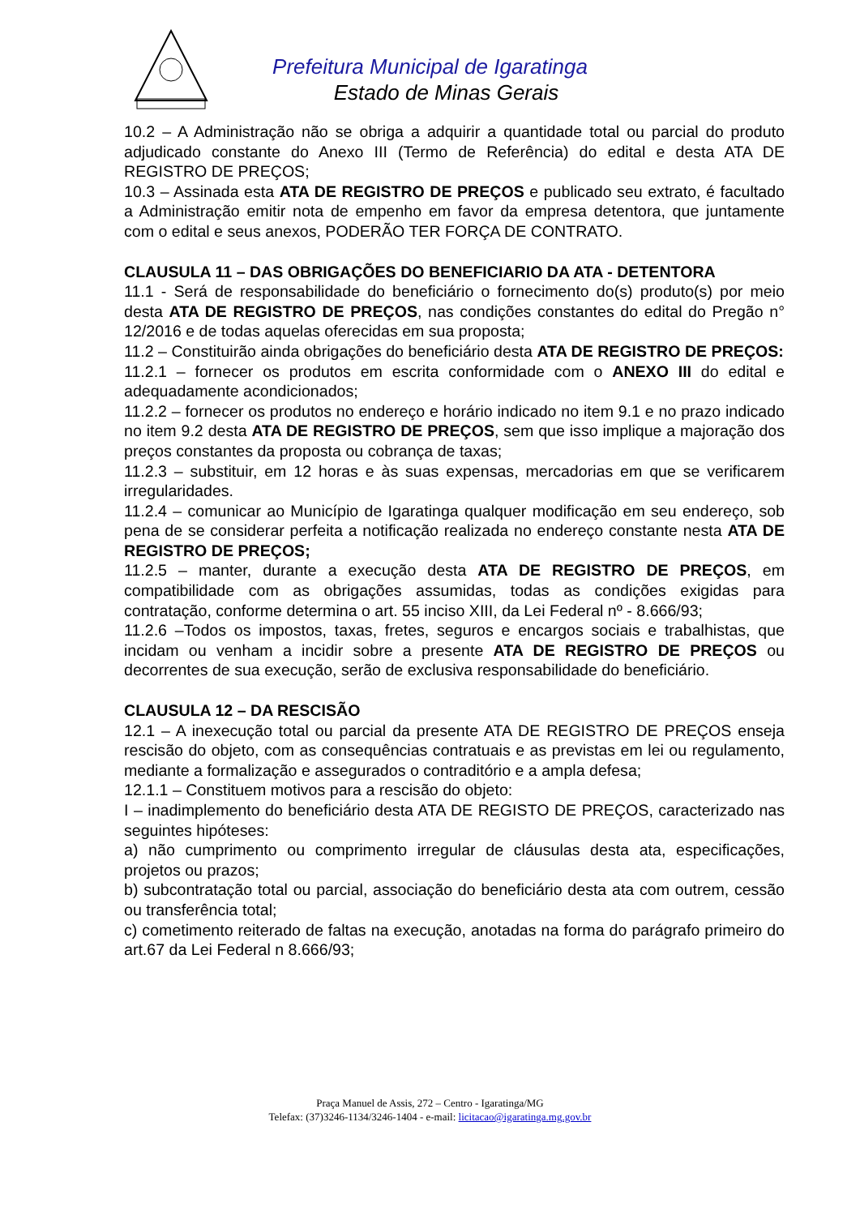Prefeitura Municipal de Igaratinga
Estado de Minas Gerais
10.2 – A Administração não se obriga a adquirir a quantidade total ou parcial do produto adjudicado constante do Anexo III (Termo de Referência) do edital e desta ATA DE REGISTRO DE PREÇOS;
10.3 – Assinada esta ATA DE REGISTRO DE PREÇOS e publicado seu extrato, é facultado a Administração emitir nota de empenho em favor da empresa detentora, que juntamente com o edital e seus anexos, PODERÃO TER FORÇA DE CONTRATO.
CLAUSULA 11 – DAS OBRIGAÇÕES DO BENEFICIARIO DA ATA - DETENTORA
11.1 - Será de responsabilidade do beneficiário o fornecimento do(s) produto(s) por meio desta ATA DE REGISTRO DE PREÇOS, nas condições constantes do edital do Pregão n° 12/2016 e de todas aquelas oferecidas em sua proposta;
11.2 – Constituirão ainda obrigações do beneficiário desta ATA DE REGISTRO DE PREÇOS:
11.2.1 – fornecer os produtos em escrita conformidade com o ANEXO III do edital e adequadamente acondicionados;
11.2.2 – fornecer os produtos no endereço e horário indicado no item 9.1 e no prazo indicado no item 9.2 desta ATA DE REGISTRO DE PREÇOS, sem que isso implique a majoração dos preços constantes da proposta ou cobrança de taxas;
11.2.3 – substituir, em 12 horas e às suas expensas, mercadorias em que se verificarem irregularidades.
11.2.4 – comunicar ao Município de Igaratinga qualquer modificação em seu endereço, sob pena de se considerar perfeita a notificação realizada no endereço constante nesta ATA DE REGISTRO DE PREÇOS;
11.2.5 – manter, durante a execução desta ATA DE REGISTRO DE PREÇOS, em compatibilidade com as obrigações assumidas, todas as condições exigidas para contratação, conforme determina o art. 55 inciso XIII, da Lei Federal nº - 8.666/93;
11.2.6 –Todos os impostos, taxas, fretes, seguros e encargos sociais e trabalhistas, que incidam ou venham a incidir sobre a presente ATA DE REGISTRO DE PREÇOS ou decorrentes de sua execução, serão de exclusiva responsabilidade do beneficiário.
CLAUSULA 12 – DA RESCISÃO
12.1 – A inexecução total ou parcial da presente ATA DE REGISTRO DE PREÇOS enseja rescisão do objeto, com as consequências contratuais e as previstas em lei ou regulamento, mediante a formalização e assegurados o contraditório e a ampla defesa;
12.1.1 – Constituem motivos para a rescisão do objeto:
I – inadimplemento do beneficiário desta ATA DE REGISTO DE PREÇOS, caracterizado nas seguintes hipóteses:
a) não cumprimento ou comprimento irregular de cláusulas desta ata, especificações, projetos ou prazos;
b) subcontratação total ou parcial, associação do beneficiário desta ata com outrem, cessão ou transferência total;
c) cometimento reiterado de faltas na execução, anotadas na forma do parágrafo primeiro do art.67 da Lei Federal n 8.666/93;
Praça Manuel de Assis, 272 – Centro - Igaratinga/MG
Telefax: (37)3246-1134/3246-1404 - e-mail: licitacao@igaratinga.mg.gov.br